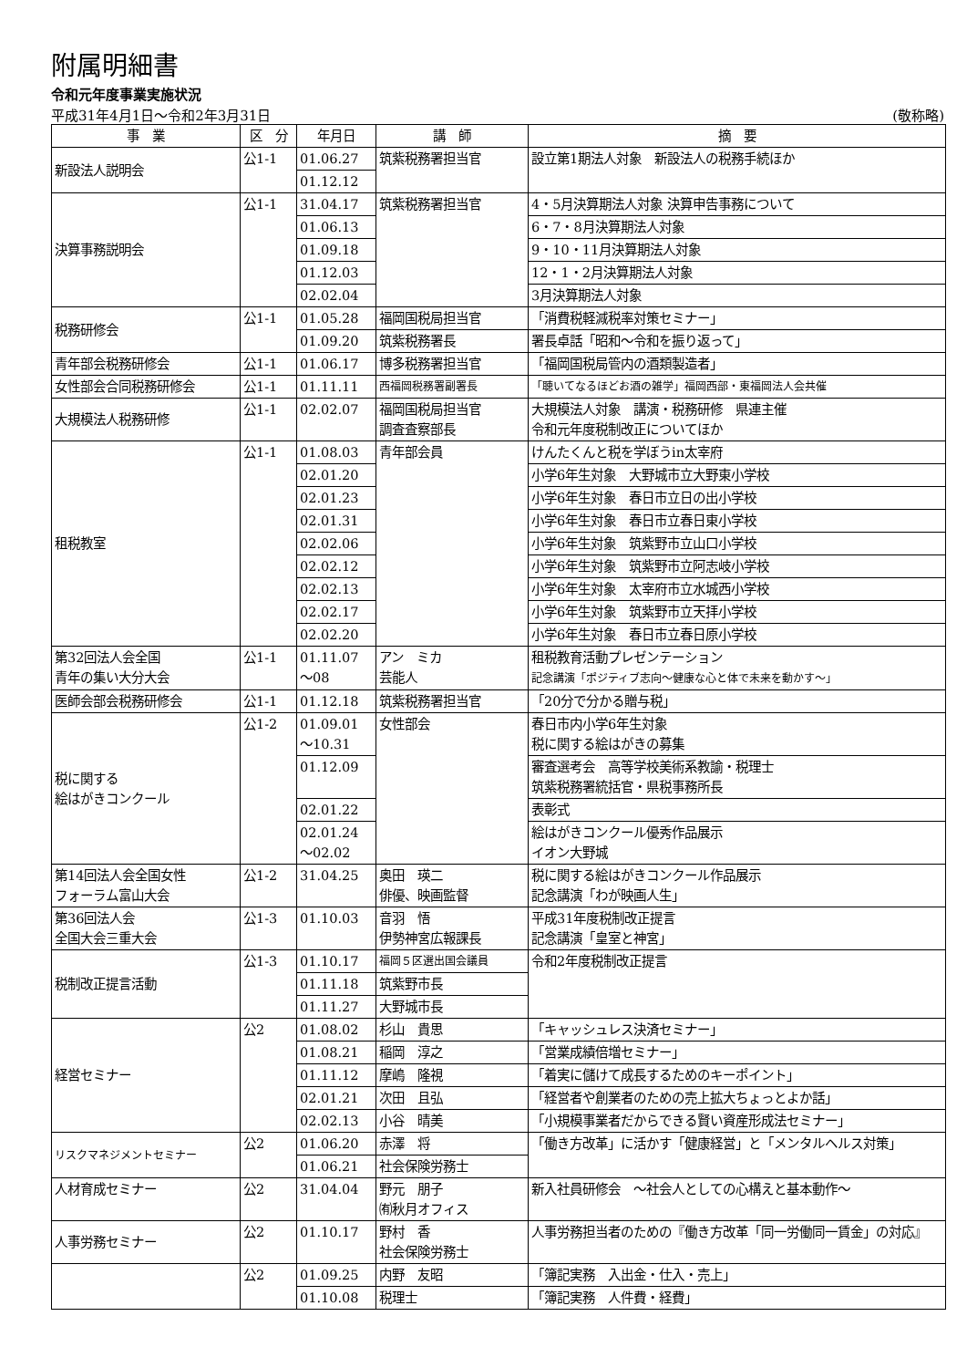附属明細書
令和元年度事業実施状況
平成31年4月1日～令和2年3月31日 (敬称略)
| 事 業 | 区 分 | 年月日 | 講 師 | 摘 要 |
| --- | --- | --- | --- | --- |
| 新設法人説明会 | 公1-1 | 01.06.27 | 筑紫税務署担当官 | 設立第1期法人対象 新設法人の税務手続ほか |
| | | 01.12.12 | | |
| 決算事務説明会 | 公1-1 | 31.04.17 | 筑紫税務署担当官 | 4・5月決算期法人対象 決算申告事務について |
| | | 01.06.13 | | 6・7・8月決算期法人対象 |
| | | 01.09.18 | | 9・10・11月決算期法人対象 |
| | | 01.12.03 | | 12・1・2月決算期法人対象 |
| | | 02.02.04 | | 3月決算期法人対象 |
| 税務研修会 | 公1-1 | 01.05.28 | 福岡国税局担当官 | 「消費税軽減税率対策セミナー」 |
| | | 01.09.20 | 筑紫税務署長 | 署長卓話「昭和～令和を振り返って」 |
| 青年部会税務研修会 | 公1-1 | 01.06.17 | 博多税務署担当官 | 「福岡国税局管内の酒類製造者」 |
| 女性部会合同税務研修会 | 公1-1 | 01.11.11 | 西福岡税務署副署長 | 「聴いてなるほどお酒の雑学」福岡西部・東福岡法人会共催 |
| 大規模法人税務研修 | 公1-1 | 02.02.07 | 福岡国税局担当官 調査査察部長 | 大規模法人対象 講演・税務研修 県連主催 令和元年度税制改正についてほか |
| 租税教室 | 公1-1 | 01.08.03 | 青年部会員 | けんたくんと税を学ぼうin太宰府 |
| | | 02.01.20 | | 小学6年生対象 大野城市立大野東小学校 |
| | | 02.01.23 | | 小学6年生対象 春日市立日の出小学校 |
| | | 02.01.31 | | 小学6年生対象 春日市立春日東小学校 |
| | | 02.02.06 | | 小学6年生対象 筑紫野市立山口小学校 |
| | | 02.02.12 | | 小学6年生対象 筑紫野市立阿志岐小学校 |
| | | 02.02.13 | | 小学6年生対象 太宰府市立水城西小学校 |
| | | 02.02.17 | | 小学6年生対象 筑紫野市立天拝小学校 |
| | | 02.02.20 | | 小学6年生対象 春日市立春日原小学校 |
| 第32回法人会全国 青年の集い大分大会 | 公1-1 | 01.11.07 ～08 | アン ミカ 芸能人 | 租税教育活動プレゼンテーション 記念講演「ポジティブ志向～健康な心と体で未来を動かす～」 |
| 医師会部会税務研修会 | 公1-1 | 01.12.18 | 筑紫税務署担当官 | 「20分で分かる贈与税」 |
| 税に関する 絵はがきコンクール | 公1-2 | 01.09.01 ～10.31 | 女性部会 | 春日市内小学6年生対象 税に関する絵はがきの募集 |
| | | 01.12.09 | | 審査選考会 高等学校美術系教諭・税理士 筑紫税務署統括官・県税事務所長 |
| | | 02.01.22 | | 表彰式 |
| | | 02.01.24 ～02.02 | | 絵はがきコンクール優秀作品展示 イオン大野城 |
| 第14回法人会全国女性 フォーラム富山大会 | 公1-2 | 31.04.25 | 奥田 瑛二 俳優、映画監督 | 税に関する絵はがきコンクール作品展示 記念講演「わが映画人生」 |
| 第36回法人会 全国大会三重大会 | 公1-3 | 01.10.03 | 音羽 悟 伊勢神宮広報課長 | 平成31年度税制改正提言 記念講演「皇室と神宮」 |
| 税制改正提言活動 | 公1-3 | 01.10.17 | 福岡５区選出国会議員 | 令和2年度税制改正提言 |
| | | 01.11.18 | 筑紫野市長 | |
| | | 01.11.27 | 大野城市長 | |
| 経営セミナー | 公2 | 01.08.02 | 杉山 貴思 | 「キャッシュレス決済セミナー」 |
| | | 01.08.21 | 稲岡 淳之 | 「営業成績倍増セミナー」 |
| | | 01.11.12 | 摩嶋 隆視 | 「着実に儲けて成長するためのキーポイント」 |
| | | 02.01.21 | 次田 且弘 | 「経営者や創業者のための売上拡大ちょっとよか話」 |
| | | 02.02.13 | 小谷 晴美 | 「小規模事業者だからできる賢い資産形成法セミナー」 |
| リスクマネジメントセミナー | 公2 | 01.06.20 | 赤澤 将 | 「働き方改革」に活かす「健康経営」と「メンタルヘルス対策」 |
| | | 01.06.21 | 社会保険労務士 | |
| 人材育成セミナー | 公2 | 31.04.04 | 野元 朋子 ㈲秋月オフィス | 新入社員研修会 ～社会人としての心構えと基本動作～ |
| 人事労務セミナー | 公2 | 01.10.17 | 野村 香 社会保険労務士 | 人事労務担当者のための『働き方改革「同一労働同一賃金」の対応』 |
| | 公2 | 01.09.25 | 内野 友昭 | 「簿記実務 入出金・仕入・売上」 |
| | | 01.10.08 | 税理士 | 「簿記実務 人件費・経費」 |